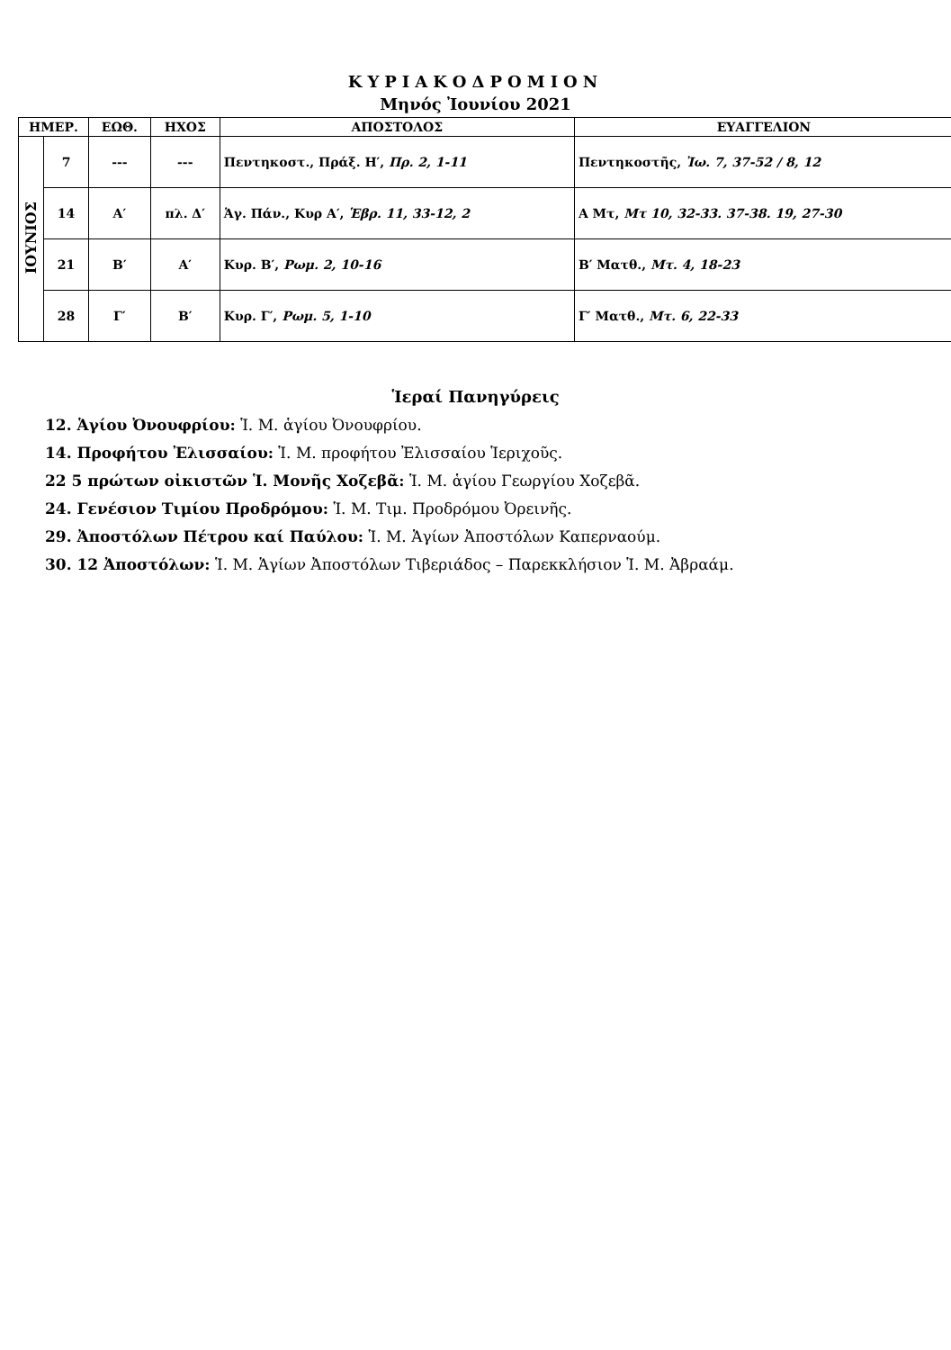ΚΥΡΙΑΚΟΔΡΟΜΙΟΝ
Μηνός Ἰουνίου 2021
| ΗΜΕΡ. | | ΕΩΘ. | ΗΧΟΣ | ΑΠΟΣΤΟΛΟΣ | ΕΥΑΓΓΕΛΙΟΝ |
| --- | --- | --- | --- | --- | --- |
| ΙΟΥΝΙΟΣ | 7 | --- | --- | Πεντηκοστ., Πράξ. Η′, Πρ. 2, 1-11 | Πεντηκοστῆς, Ἰω. 7, 37-52 / 8, 12 |
| | 14 | Α′ | πλ. Δ′ | Ἁγ. Πάν., Κυρ Α′, Ἑβρ. 11, 33-12, 2 | Α Μτ, Μτ 10, 32-33. 37-38. 19, 27-30 |
| | 21 | Β′ | Α′ | Κυρ. Β′, Ρωμ. 2, 10-16 | Β′ Ματθ., Μτ. 4, 18-23 |
| | 28 | Γ′ | Β′ | Κυρ. Γ′, Ρωμ. 5, 1-10 | Γ′ Ματθ., Μτ. 6, 22-33 |
Ἱεραί Πανηγύρεις
12. Ἁγίου Ὀνουφρίου: Ἱ. Μ. ἁγίου Ὀνουφρίου.
14. Προφήτου Ἐλισσαίου: Ἱ. Μ. προφήτου Ἐλισσαίου Ἱεριχοῦς.
22 5 πρώτων οἰκιστῶν Ἱ. Μονῆς Χοζεβᾶ: Ἱ. Μ. ἁγίου Γεωργίου Χοζεβᾶ.
24. Γενέσιον Τιμίου Προδρόμου: Ἱ. Μ. Τιμ. Προδρόμου Ὀρεινῆς.
29. Ἀποστόλων Πέτρου καί Παύλου: Ἱ. Μ. Ἁγίων Ἀποστόλων Καπερναούμ.
30. 12 Ἀποστόλων: Ἱ. Μ. Ἁγίων Ἀποστόλων Τιβεριάδος – Παρεκκλήσιον Ἱ. Μ. Ἀβραάμ.